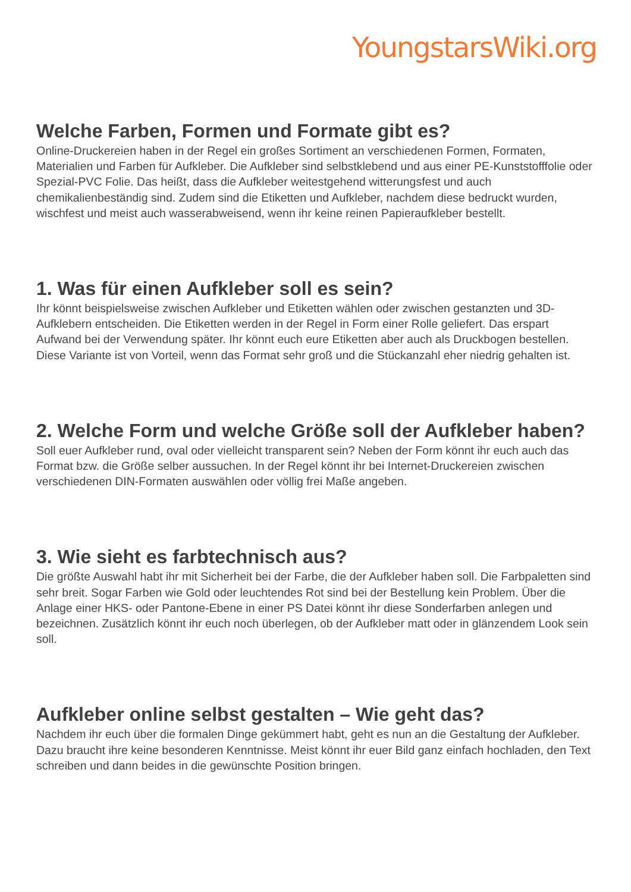YoungstarsWiki.org
Welche Farben, Formen und Formate gibt es?
Online-Druckereien haben in der Regel ein großes Sortiment an verschiedenen Formen, Formaten, Materialien und Farben für Aufkleber. Die Aufkleber sind selbstklebend und aus einer PE-Kunststofffolie oder Spezial-PVC Folie. Das heißt, dass die Aufkleber weitestgehend witterungsfest und auch chemikalienbeständig sind. Zudem sind die Etiketten und Aufkleber, nachdem diese bedruckt wurden, wischfest und meist auch wasserabweisend, wenn ihr keine reinen Papieraufkleber bestellt.
1. Was für einen Aufkleber soll es sein?
Ihr könnt beispielsweise zwischen Aufkleber und Etiketten wählen oder zwischen gestanzten und 3D-Aufklebern entscheiden. Die Etiketten werden in der Regel in Form einer Rolle geliefert. Das erspart Aufwand bei der Verwendung später. Ihr könnt euch eure Etiketten aber auch als Druckbogen bestellen. Diese Variante ist von Vorteil, wenn das Format sehr groß und die Stückanzahl eher niedrig gehalten ist.
2. Welche Form und welche Größe soll der Aufkleber haben?
Soll euer Aufkleber rund, oval oder vielleicht transparent sein? Neben der Form könnt ihr euch auch das Format bzw. die Größe selber aussuchen. In der Regel könnt ihr bei Internet-Druckereien zwischen verschiedenen DIN-Formaten auswählen oder völlig frei Maße angeben.
3. Wie sieht es farbtechnisch aus?
Die größte Auswahl habt ihr mit Sicherheit bei der Farbe, die der Aufkleber haben soll. Die Farbpaletten sind sehr breit. Sogar Farben wie Gold oder leuchtendes Rot sind bei der Bestellung kein Problem. Über die Anlage einer HKS- oder Pantone-Ebene in einer PS Datei könnt ihr diese Sonderfarben anlegen und bezeichnen. Zusätzlich könnt ihr euch noch überlegen, ob der Aufkleber matt oder in glänzendem Look sein soll.
Aufkleber online selbst gestalten – Wie geht das?
Nachdem ihr euch über die formalen Dinge gekümmert habt, geht es nun an die Gestaltung der Aufkleber. Dazu braucht ihre keine besonderen Kenntnisse. Meist könnt ihr euer Bild ganz einfach hochladen, den Text schreiben und dann beides in die gewünschte Position bringen.